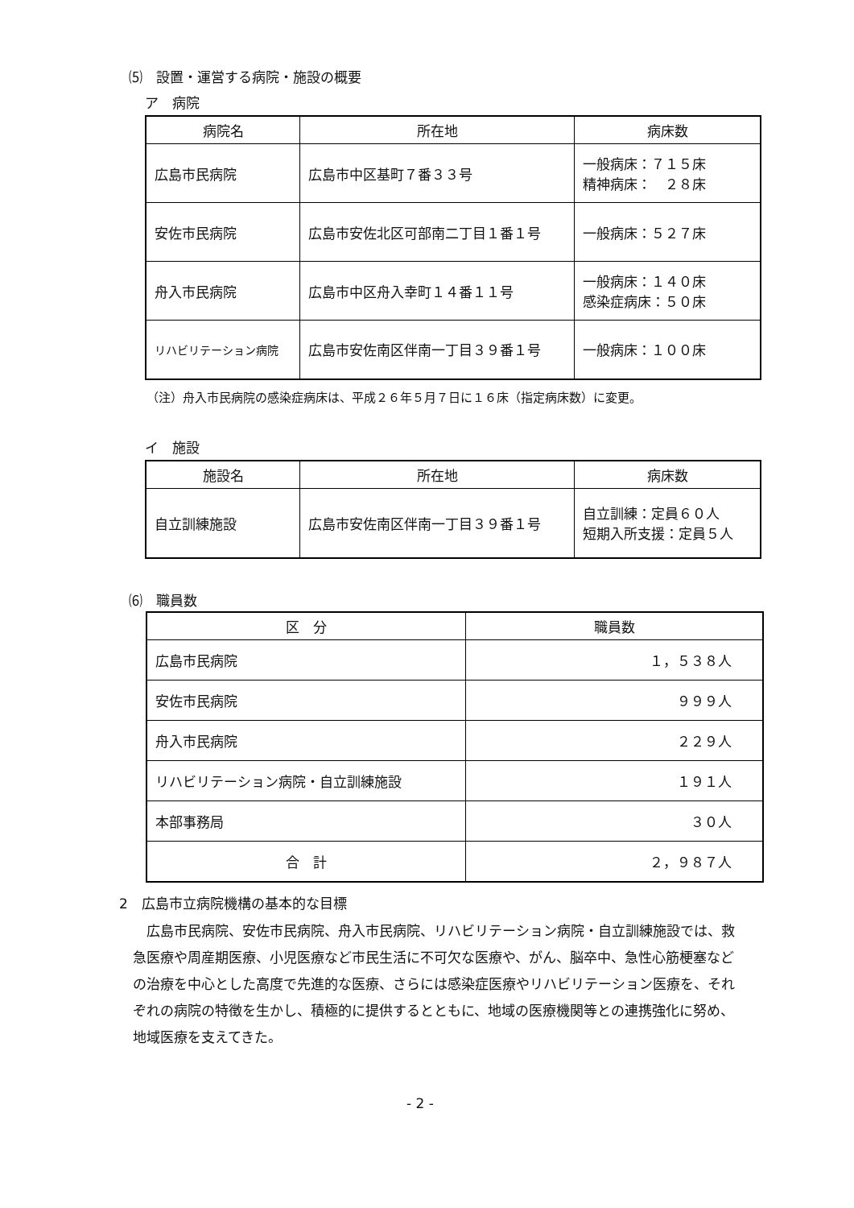⑸　設置・運営する病院・施設の概要
ア　病院
| 病院名 | 所在地 | 病床数 |
| --- | --- | --- |
| 広島市民病院 | 広島市中区基町７番３３号 | 一般病床：７１５床 精神病床： ２８床 |
| 安佐市民病院 | 広島市安佐北区可部南二丁目１番１号 | 一般病床：５２７床 |
| 舟入市民病院 | 広島市中区舟入幸町１４番１１号 | 一般病床：１４０床 感染症病床：５０床 |
| リハビリテーション病院 | 広島市安佐南区伴南一丁目３９番１号 | 一般病床：１００床 |
（注）舟入市民病院の感染症病床は、平成２６年５月７日に１６床（指定病床数）に変更。
イ　施設
| 施設名 | 所在地 | 病床数 |
| --- | --- | --- |
| 自立訓練施設 | 広島市安佐南区伴南一丁目３９番１号 | 自立訓練：定員６０人 短期入所支援：定員５人 |
⑹　職員数
| 区 分 | 職員数 |
| --- | --- |
| 広島市民病院 | １，５３８人 |
| 安佐市民病院 | ９９９人 |
| 舟入市民病院 | ２２９人 |
| リハビリテーション病院・自立訓練施設 | １９１人 |
| 本部事務局 | ３０人 |
| 合 計 | ２，９８７人 |
2　広島市立病院機構の基本的な目標
　広島市民病院、安佐市民病院、舟入市民病院、リハビリテーション病院・自立訓練施設では、救急医療や周産期医療、小児医療など市民生活に不可欠な医療や、がん、脳卒中、急性心筋梗塞などの治療を中心とした高度で先進的な医療、さらには感染症医療やリハビリテーション医療を、それぞれの病院の特徴を生かし、積極的に提供するとともに、地域の医療機関等との連携強化に努め、地域医療を支えてきた。
- 2 -